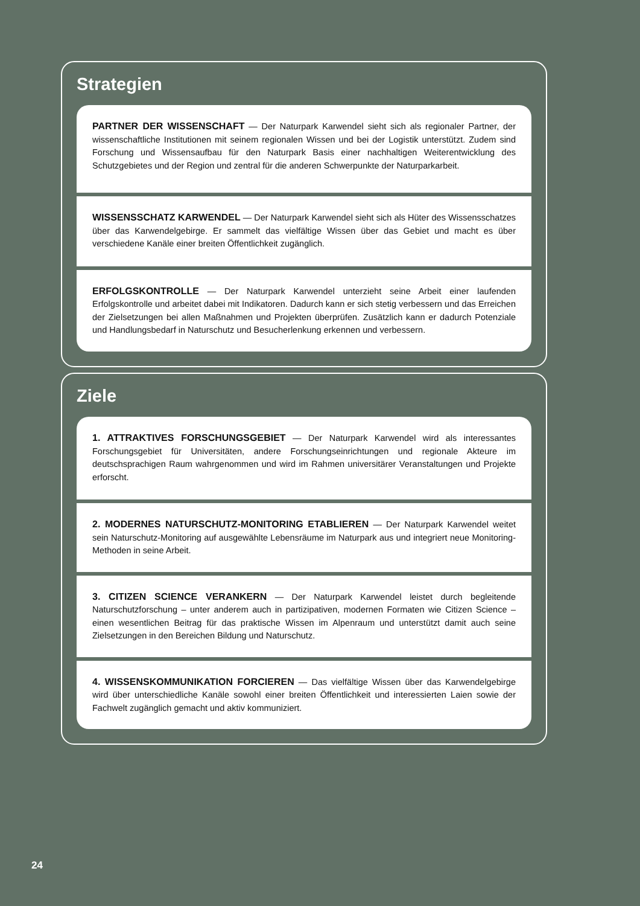Strategien
PARTNER DER WISSENSCHAFT — Der Naturpark Karwendel sieht sich als regionaler Partner, der wissenschaftliche Institutionen mit seinem regionalen Wissen und bei der Logistik unterstützt. Zudem sind Forschung und Wissensaufbau für den Naturpark Basis einer nachhaltigen Weiterentwicklung des Schutzgebietes und der Region und zentral für die anderen Schwerpunkte der Naturparkarbeit.
WISSENSSCHATZ KARWENDEL — Der Naturpark Karwendel sieht sich als Hüter des Wissensschatzes über das Karwendelgebirge. Er sammelt das vielfältige Wissen über das Gebiet und macht es über verschiedene Kanäle einer breiten Öffentlichkeit zugänglich.
ERFOLGSKONTROLLE — Der Naturpark Karwendel unterzieht seine Arbeit einer laufenden Erfolgskontrolle und arbeitet dabei mit Indikatoren. Dadurch kann er sich stetig verbessern und das Erreichen der Zielsetzungen bei allen Maßnahmen und Projekten überprüfen. Zusätzlich kann er dadurch Potenziale und Handlungsbedarf in Naturschutz und Besucherlenkung erkennen und verbessern.
Ziele
1. ATTRAKTIVES FORSCHUNGSGEBIET — Der Naturpark Karwendel wird als interessantes Forschungsgebiet für Universitäten, andere Forschungseinrichtungen und regionale Akteure im deutschsprachigen Raum wahrgenommen und wird im Rahmen universitärer Veranstaltungen und Projekte erforscht.
2. MODERNES NATURSCHUTZ-MONITORING ETABLIEREN — Der Naturpark Karwendel weitet sein Naturschutz-Monitoring auf ausgewählte Lebensräume im Naturpark aus und integriert neue Monitoring-Methoden in seine Arbeit.
3. CITIZEN SCIENCE VERANKERN — Der Naturpark Karwendel leistet durch begleitende Naturschutzforschung – unter anderem auch in partizipativen, modernen Formaten wie Citizen Science – einen wesentlichen Beitrag für das praktische Wissen im Alpenraum und unterstützt damit auch seine Zielsetzungen in den Bereichen Bildung und Naturschutz.
4. WISSENSKOMMUNIKATION FORCIEREN — Das vielfältige Wissen über das Karwendelgebirge wird über unterschiedliche Kanäle sowohl einer breiten Öffentlichkeit und interessierten Laien sowie der Fachwelt zugänglich gemacht und aktiv kommuniziert.
24